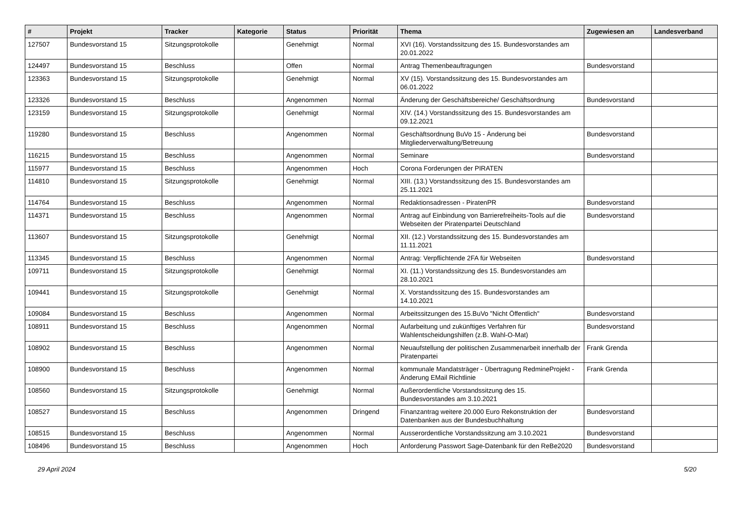| # | Projekt | Tracker | Kategorie | Status | Priorität | Thema | Zugewiesen an | Landesverband |
| --- | --- | --- | --- | --- | --- | --- | --- | --- |
| 127507 | Bundesvorstand 15 | Sitzungsprotokolle | | Genehmigt | Normal | XVI (16). Vorstandssitzung des 15. Bundesvorstandes am 20.01.2022 | | |
| 124497 | Bundesvorstand 15 | Beschluss | | Offen | Normal | Antrag Themenbeauftragungen | Bundesvorstand | |
| 123363 | Bundesvorstand 15 | Sitzungsprotokolle | | Genehmigt | Normal | XV (15). Vorstandssitzung des 15. Bundesvorstandes am 06.01.2022 | | |
| 123326 | Bundesvorstand 15 | Beschluss | | Angenommen | Normal | Änderung der Geschäftsbereiche/ Geschäftsordnung | Bundesvorstand | |
| 123159 | Bundesvorstand 15 | Sitzungsprotokolle | | Genehmigt | Normal | XIV. (14.) Vorstandssitzung des 15. Bundesvorstandes am 09.12.2021 | | |
| 119280 | Bundesvorstand 15 | Beschluss | | Angenommen | Normal | Geschäftsordnung BuVo 15 - Änderung bei Mitgliederverwaltung/Betreuung | Bundesvorstand | |
| 116215 | Bundesvorstand 15 | Beschluss | | Angenommen | Normal | Seminare | Bundesvorstand | |
| 115977 | Bundesvorstand 15 | Beschluss | | Angenommen | Hoch | Corona Forderungen der PIRATEN | | |
| 114810 | Bundesvorstand 15 | Sitzungsprotokolle | | Genehmigt | Normal | XIII. (13.) Vorstandssitzung des 15. Bundesvorstandes am 25.11.2021 | | |
| 114764 | Bundesvorstand 15 | Beschluss | | Angenommen | Normal | Redaktionsadressen - PiratenPR | Bundesvorstand | |
| 114371 | Bundesvorstand 15 | Beschluss | | Angenommen | Normal | Antrag auf Einbindung von Barrierefreiheits-Tools auf die Webseiten der Piratenpartei Deutschland | Bundesvorstand | |
| 113607 | Bundesvorstand 15 | Sitzungsprotokolle | | Genehmigt | Normal | XII. (12.) Vorstandssitzung des 15. Bundesvorstandes am 11.11.2021 | | |
| 113345 | Bundesvorstand 15 | Beschluss | | Angenommen | Normal | Antrag: Verpflichtende 2FA für Webseiten | Bundesvorstand | |
| 109711 | Bundesvorstand 15 | Sitzungsprotokolle | | Genehmigt | Normal | XI. (11.) Vorstandssitzung des 15. Bundesvorstandes am 28.10.2021 | | |
| 109441 | Bundesvorstand 15 | Sitzungsprotokolle | | Genehmigt | Normal | X. Vorstandssitzung des 15. Bundesvorstandes am 14.10.2021 | | |
| 109084 | Bundesvorstand 15 | Beschluss | | Angenommen | Normal | Arbeitssitzungen des 15.BuVo "Nicht Öffentlich" | Bundesvorstand | |
| 108911 | Bundesvorstand 15 | Beschluss | | Angenommen | Normal | Aufarbeitung und zukünftiges Verfahren für Wahlentscheidungshilfen (z.B. Wahl-O-Mat) | Bundesvorstand | |
| 108902 | Bundesvorstand 15 | Beschluss | | Angenommen | Normal | Neuaufstellung der politischen Zusammenarbeit innerhalb der Piratenpartei | Frank Grenda | |
| 108900 | Bundesvorstand 15 | Beschluss | | Angenommen | Normal | kommunale Mandatsträger - Übertragung RedmineProjekt - Änderung EMail Richtlinie | Frank Grenda | |
| 108560 | Bundesvorstand 15 | Sitzungsprotokolle | | Genehmigt | Normal | Außerordentliche Vorstandssitzung des 15. Bundesvorstandes am 3.10.2021 | | |
| 108527 | Bundesvorstand 15 | Beschluss | | Angenommen | Dringend | Finanzantrag weitere 20.000 Euro Rekonstruktion der Datenbanken aus der Bundesbuchhaltung | Bundesvorstand | |
| 108515 | Bundesvorstand 15 | Beschluss | | Angenommen | Normal | Ausserordentliche Vorstandssitzung am 3.10.2021 | Bundesvorstand | |
| 108496 | Bundesvorstand 15 | Beschluss | | Angenommen | Hoch | Anforderung Passwort Sage-Datenbank für den ReBe2020 | Bundesvorstand | |
29 April 2024 5/20